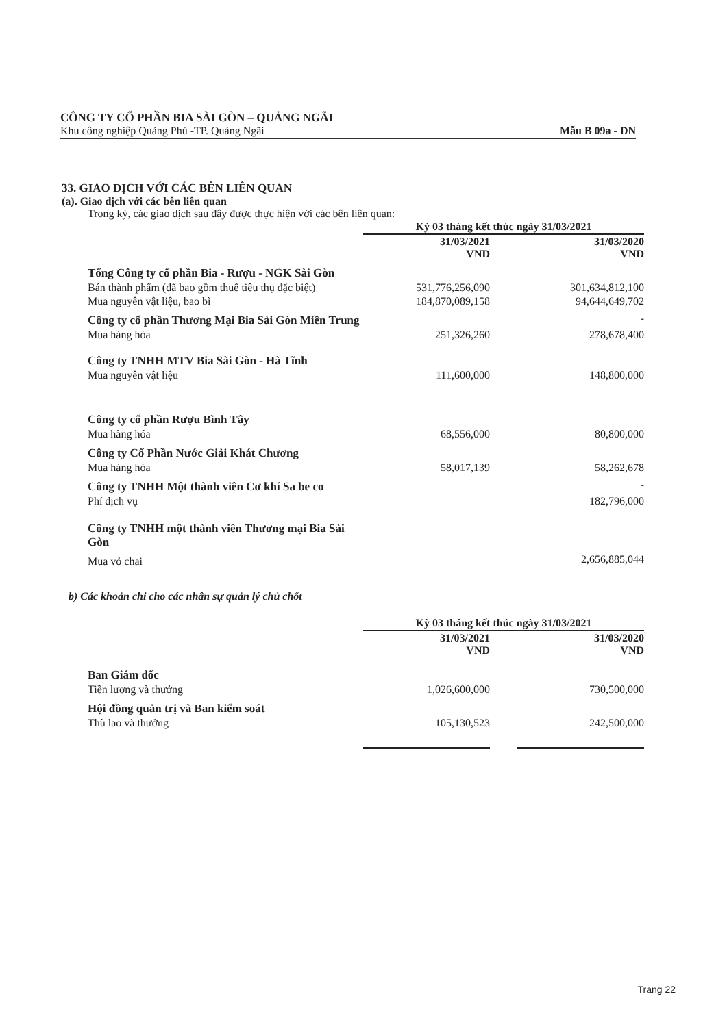CÔNG TY CỔ PHẦN BIA SÀI GÒN – QUẢNG NGÃI
Khu công nghiệp Quảng Phú -TP. Quảng Ngãi Mẫu B 09a - DN
33. GIAO DỊCH VỚI CÁC BÊN LIÊN QUAN
(a). Giao dịch với các bên liên quan
Trong kỳ, các giao dịch sau đây được thực hiện với các bên liên quan:
| | Kỳ 03 tháng kết thúc ngày 31/03/2021 | | |
| --- | --- | --- | --- |
| | 31/03/2021 VND | | 31/03/2020 VND |
| Tổng Công ty cổ phần Bia - Rượu - NGK Sài Gòn | | | |
| Bán thành phẩm (đã bao gồm thuế tiêu thụ đặc biệt) | 531,776,256,090 | | 301,634,812,100 |
| Mua nguyên vật liệu, bao bì | 184,870,089,158 | | 94,644,649,702 |
| Công ty cổ phần Thương Mại Bia Sài Gòn Miền Trung | | | - |
| Mua hàng hóa | 251,326,260 | | 278,678,400 |
| Công ty TNHH MTV Bia Sài Gòn - Hà Tĩnh | | | |
| Mua nguyên vật liệu | 111,600,000 | | 148,800,000 |
| Công ty cổ phần Rượu Bình Tây | | | |
| Mua hàng hóa | 68,556,000 | | 80,800,000 |
| Công ty Cổ Phần Nước Giải Khát Chương | | | |
| Mua hàng hóa | 58,017,139 | | 58,262,678 |
| Công ty TNHH Một thành viên Cơ khí Sa be co | | | - |
| Phí dịch vụ | | | 182,796,000 |
| Công ty TNHH một thành viên Thương mại Bia Sài Gòn | | | |
| Mua vỏ chai | | | 2,656,885,044 |
b) Các khoản chi cho các nhân sự quản lý chủ chốt
| | Kỳ 03 tháng kết thúc ngày 31/03/2021 | | |
| --- | --- | --- | --- |
| | 31/03/2021 VND | | 31/03/2020 VND |
| Ban Giám đốc | | | |
| Tiền lương và thưởng | 1,026,600,000 | | 730,500,000 |
| Hội đồng quản trị và Ban kiểm soát | | | |
| Thù lao và thưởng | 105,130,523 | | 242,500,000 |
Trang 22